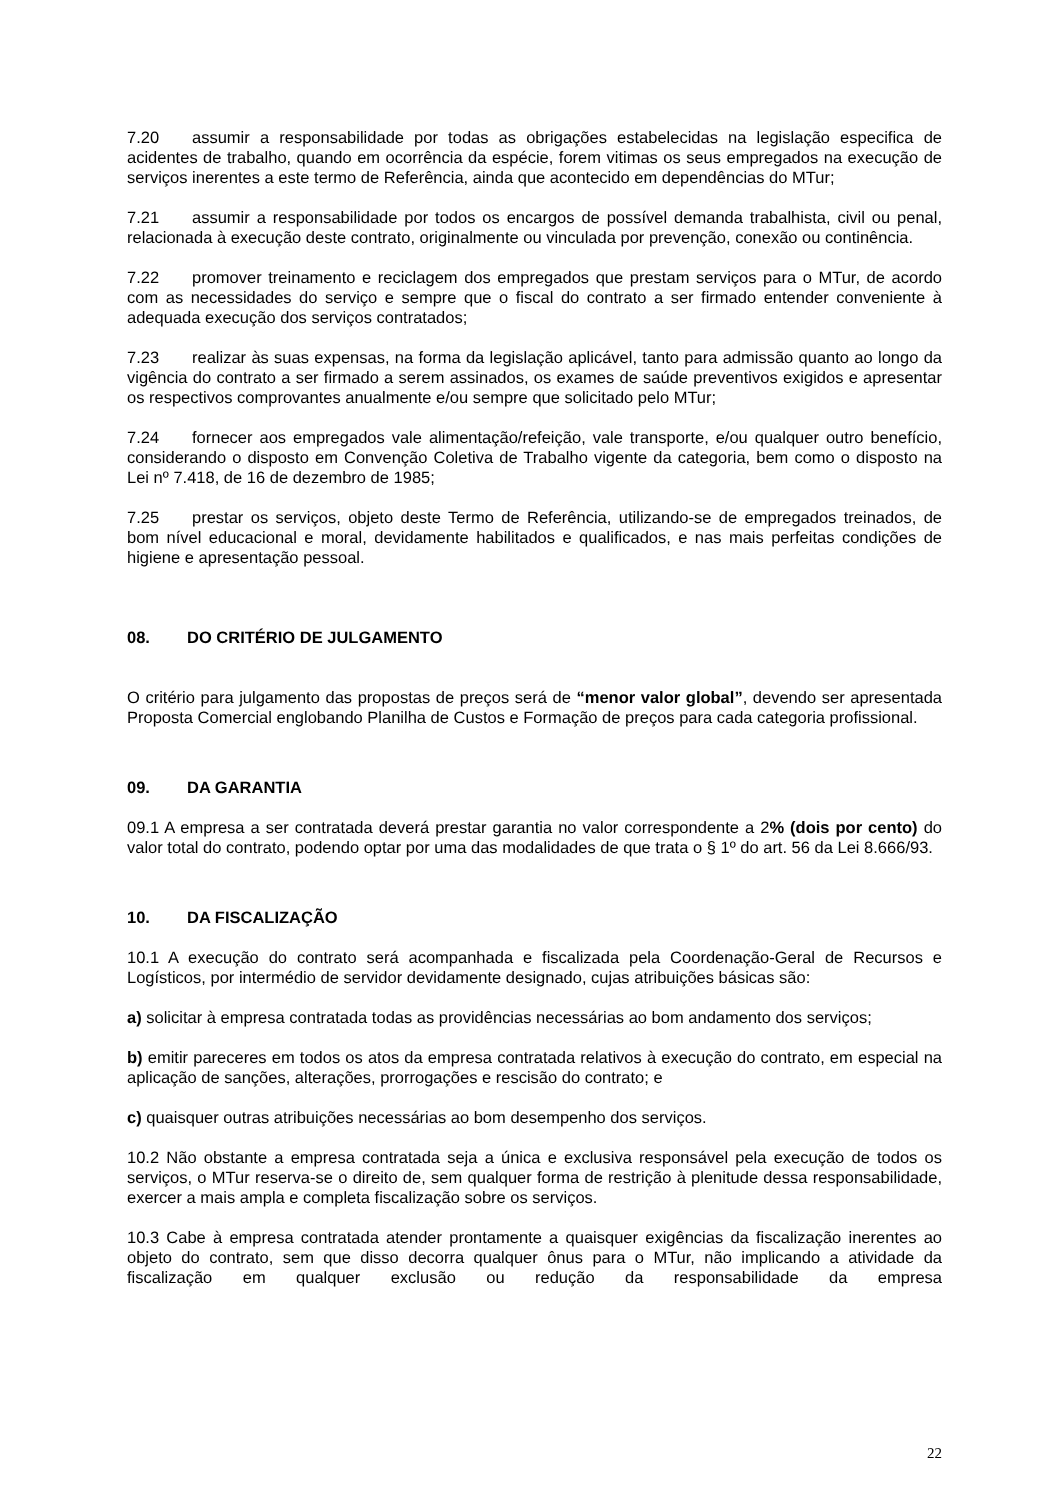7.20 assumir a responsabilidade por todas as obrigações estabelecidas na legislação especifica de acidentes de trabalho, quando em ocorrência da espécie, forem vitimas os seus empregados na execução de serviços inerentes a este termo de Referência, ainda que acontecido em dependências do MTur;
7.21 assumir a responsabilidade por todos os encargos de possível demanda trabalhista, civil ou penal, relacionada à execução deste contrato, originalmente ou vinculada por prevenção, conexão ou continência.
7.22 promover treinamento e reciclagem dos empregados que prestam serviços para o MTur, de acordo com as necessidades do serviço e sempre que o fiscal do contrato a ser firmado entender conveniente à adequada execução dos serviços contratados;
7.23 realizar às suas expensas, na forma da legislação aplicável, tanto para admissão quanto ao longo da vigência do contrato a ser firmado a serem assinados, os exames de saúde preventivos exigidos e apresentar os respectivos comprovantes anualmente e/ou sempre que solicitado pelo MTur;
7.24 fornecer aos empregados vale alimentação/refeição, vale transporte, e/ou qualquer outro benefício, considerando o disposto em Convenção Coletiva de Trabalho vigente da categoria, bem como o disposto na Lei nº 7.418, de 16 de dezembro de 1985;
7.25 prestar os serviços, objeto deste Termo de Referência, utilizando-se de empregados treinados, de bom nível educacional e moral, devidamente habilitados e qualificados, e nas mais perfeitas condições de higiene e apresentação pessoal.
08. DO CRITÉRIO DE JULGAMENTO
O critério para julgamento das propostas de preços será de “menor valor global”, devendo ser apresentada Proposta Comercial englobando Planilha de Custos e Formação de preços para cada categoria profissional.
09. DA GARANTIA
09.1 A empresa a ser contratada deverá prestar garantia no valor correspondente a 2% (dois por cento) do valor total do contrato, podendo optar por uma das modalidades de que trata o § 1º do art. 56 da Lei 8.666/93.
10. DA FISCALIZAÇÃO
10.1 A execução do contrato será acompanhada e fiscalizada pela Coordenação-Geral de Recursos e Logísticos, por intermédio de servidor devidamente designado, cujas atribuições básicas são:
a) solicitar à empresa contratada todas as providências necessárias ao bom andamento dos serviços;
b) emitir pareceres em todos os atos da empresa contratada relativos à execução do contrato, em especial na aplicação de sanções, alterações, prorrogações e rescisão do contrato; e
c) quaisquer outras atribuições necessárias ao bom desempenho dos serviços.
10.2 Não obstante a empresa contratada seja a única e exclusiva responsável pela execução de todos os serviços, o MTur reserva-se o direito de, sem qualquer forma de restrição à plenitude dessa responsabilidade, exercer a mais ampla e completa fiscalização sobre os serviços.
10.3 Cabe à empresa contratada atender prontamente a quaisquer exigências da fiscalização inerentes ao objeto do contrato, sem que disso decorra qualquer ônus para o MTur, não implicando a atividade da fiscalização em qualquer exclusão ou redução da responsabilidade da empresa
22